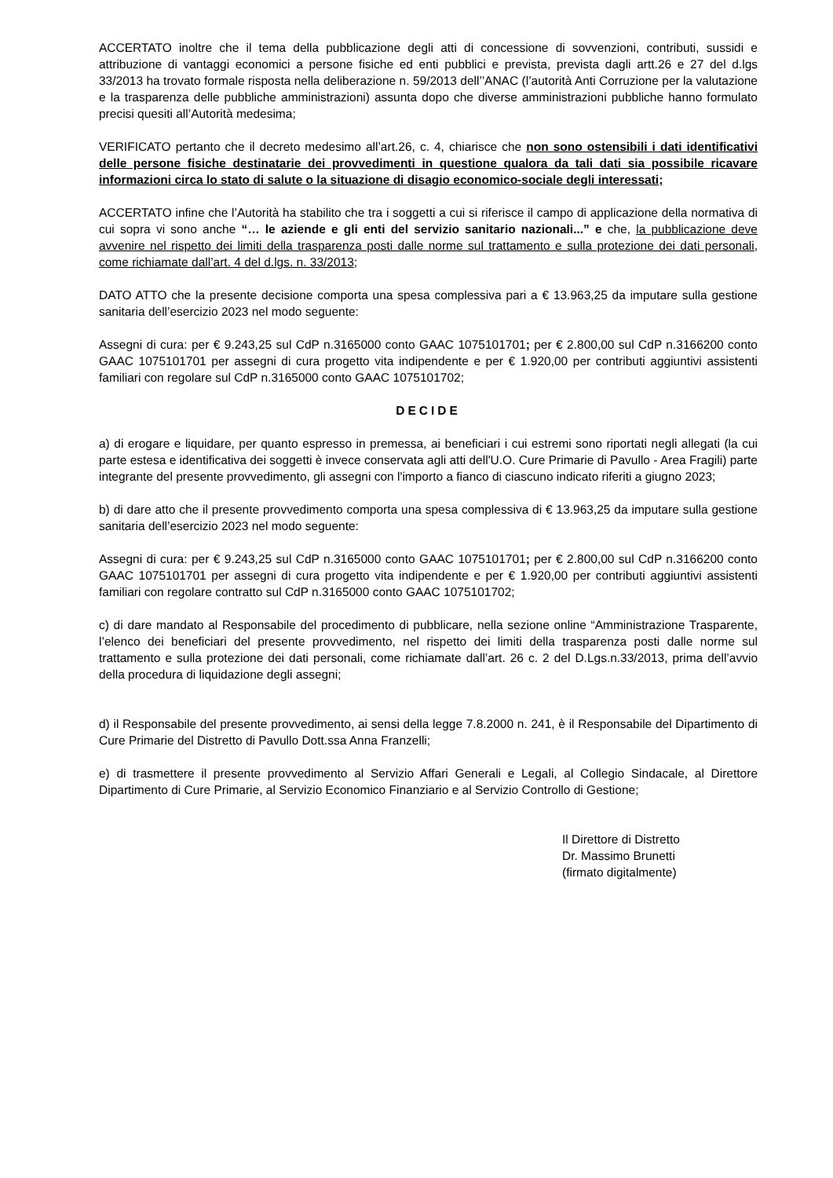ACCERTATO inoltre che il tema della pubblicazione degli atti di concessione di sovvenzioni, contributi, sussidi e attribuzione di vantaggi economici a persone fisiche ed enti pubblici e prevista, prevista dagli artt.26 e 27 del d.lgs 33/2013 ha trovato formale risposta nella deliberazione n. 59/2013 dell’’ANAC (l’autorità Anti Corruzione per la valutazione e la trasparenza delle pubbliche amministrazioni) assunta dopo che diverse amministrazioni pubbliche hanno formulato precisi quesiti all’Autorità medesima;
VERIFICATO pertanto che il decreto medesimo all’art.26, c. 4, chiarisce che non sono ostensibili i dati identificativi delle persone fisiche destinatarie dei provvedimenti in questione qualora da tali dati sia possibile ricavare informazioni circa lo stato di salute o la situazione di disagio economico-sociale degli interessati;
ACCERTATO infine che l’Autorità ha stabilito che tra i soggetti a cui si riferisce il campo di applicazione della normativa di cui sopra vi sono anche “… le aziende e gli enti del servizio sanitario nazionali...” e che, la pubblicazione deve avvenire nel rispetto dei limiti della trasparenza posti dalle norme sul trattamento e sulla protezione dei dati personali, come richiamate dall’art. 4 del d.lgs. n. 33/2013;
DATO ATTO che la presente decisione comporta una spesa complessiva pari a € 13.963,25 da imputare sulla gestione sanitaria dell’esercizio 2023 nel modo seguente:
Assegni di cura: per € 9.243,25 sul CdP n.3165000 conto GAAC 1075101701; per € 2.800,00 sul CdP n.3166200 conto GAAC 1075101701 per assegni di cura progetto vita indipendente e per € 1.920,00 per contributi aggiuntivi assistenti familiari con regolare sul CdP n.3165000 conto GAAC 1075101702;
DECIDE
a) di erogare e liquidare, per quanto espresso in premessa, ai beneficiari i cui estremi sono riportati negli allegati (la cui parte estesa e identificativa dei soggetti è invece conservata agli atti dell'U.O. Cure Primarie di Pavullo - Area Fragili) parte integrante del presente provvedimento, gli assegni con l'importo a fianco di ciascuno indicato riferiti a giugno 2023;
b) di dare atto che il presente provvedimento comporta una spesa complessiva di € 13.963,25 da imputare sulla gestione sanitaria dell’esercizio 2023 nel modo seguente:
Assegni di cura: per € 9.243,25 sul CdP n.3165000 conto GAAC 1075101701; per € 2.800,00 sul CdP n.3166200 conto GAAC 1075101701 per assegni di cura progetto vita indipendente e per € 1.920,00 per contributi aggiuntivi assistenti familiari con regolare contratto sul CdP n.3165000 conto GAAC 1075101702;
c) di dare mandato al Responsabile del procedimento di pubblicare, nella sezione online “Amministrazione Trasparente, l’elenco dei beneficiari del presente provvedimento, nel rispetto dei limiti della trasparenza posti dalle norme sul trattamento e sulla protezione dei dati personali, come richiamate dall’art. 26 c. 2 del D.Lgs.n.33/2013, prima dell’avvio della procedura di liquidazione degli assegni;
d) il Responsabile del presente provvedimento, ai sensi della legge 7.8.2000 n. 241, è il Responsabile del Dipartimento di Cure Primarie del Distretto di Pavullo Dott.ssa Anna Franzelli;
e) di trasmettere il presente provvedimento al Servizio Affari Generali e Legali, al Collegio Sindacale, al Direttore Dipartimento di Cure Primarie, al Servizio Economico Finanziario e al Servizio Controllo di Gestione;
Il Direttore di Distretto
Dr. Massimo Brunetti
(firmato digitalmente)